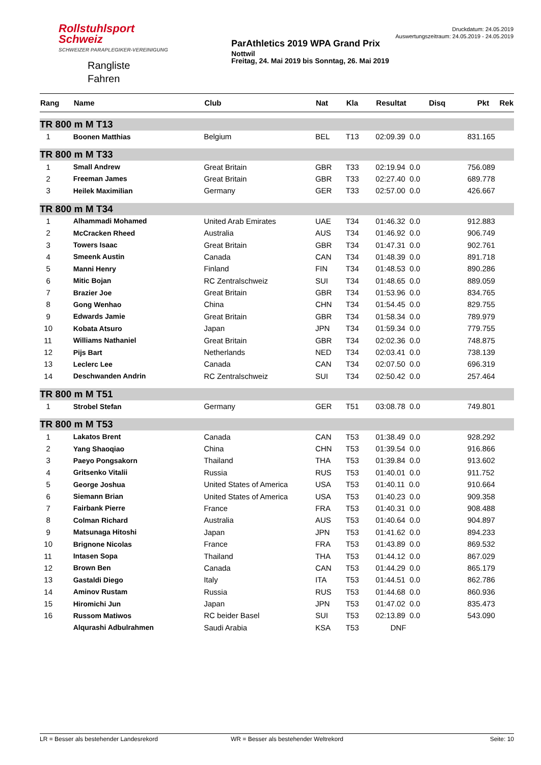Rollstuhlsport
Schweiz
SCHWEIZER PARAPLEGIKER-VEREINIGUNG
Rangliste
Fahren
ParAthletics 2019 WPA Grand Prix
Nottwil
Freitag, 24. Mai 2019 bis Sonntag, 26. Mai 2019
Druckdatum: 24.05.2019
Auswertungszeitraum: 24.05.2019 - 24.05.2019
| Rang | Name | Club | Nat | Kla | Resultat | Disq | Pkt | Rek |
| --- | --- | --- | --- | --- | --- | --- | --- | --- |
| TR 800 m M T13 | | | | | | | | |
| 1 | Boonen Matthias | Belgium | BEL | T13 | 02:09.39 0.0 | | 831.165 | |
| TR 800 m M T33 | | | | | | | | |
| 1 | Small Andrew | Great Britain | GBR | T33 | 02:19.94 0.0 | | 756.089 | |
| 2 | Freeman James | Great Britain | GBR | T33 | 02:27.40 0.0 | | 689.778 | |
| 3 | Heilek Maximilian | Germany | GER | T33 | 02:57.00 0.0 | | 426.667 | |
| TR 800 m M T34 | | | | | | | | |
| 1 | Alhammadi Mohamed | United Arab Emirates | UAE | T34 | 01:46.32 0.0 | | 912.883 | |
| 2 | McCracken Rheed | Australia | AUS | T34 | 01:46.92 0.0 | | 906.749 | |
| 3 | Towers Isaac | Great Britain | GBR | T34 | 01:47.31 0.0 | | 902.761 | |
| 4 | Smeenk Austin | Canada | CAN | T34 | 01:48.39 0.0 | | 891.718 | |
| 5 | Manni Henry | Finland | FIN | T34 | 01:48.53 0.0 | | 890.286 | |
| 6 | Mitic Bojan | RC Zentralschweiz | SUI | T34 | 01:48.65 0.0 | | 889.059 | |
| 7 | Brazier Joe | Great Britain | GBR | T34 | 01:53.96 0.0 | | 834.765 | |
| 8 | Gong Wenhao | China | CHN | T34 | 01:54.45 0.0 | | 829.755 | |
| 9 | Edwards Jamie | Great Britain | GBR | T34 | 01:58.34 0.0 | | 789.979 | |
| 10 | Kobata Atsuro | Japan | JPN | T34 | 01:59.34 0.0 | | 779.755 | |
| 11 | Williams Nathaniel | Great Britain | GBR | T34 | 02:02.36 0.0 | | 748.875 | |
| 12 | Pijs Bart | Netherlands | NED | T34 | 02:03.41 0.0 | | 738.139 | |
| 13 | Leclerc Lee | Canada | CAN | T34 | 02:07.50 0.0 | | 696.319 | |
| 14 | Deschwanden Andrin | RC Zentralschweiz | SUI | T34 | 02:50.42 0.0 | | 257.464 | |
| TR 800 m M T51 | | | | | | | | |
| 1 | Strobel Stefan | Germany | GER | T51 | 03:08.78 0.0 | | 749.801 | |
| TR 800 m M T53 | | | | | | | | |
| 1 | Lakatos Brent | Canada | CAN | T53 | 01:38.49 0.0 | | 928.292 | |
| 2 | Yang Shaoqiao | China | CHN | T53 | 01:39.54 0.0 | | 916.866 | |
| 3 | Paeyo Pongsakorn | Thailand | THA | T53 | 01:39.84 0.0 | | 913.602 | |
| 4 | Gritsenko Vitalii | Russia | RUS | T53 | 01:40.01 0.0 | | 911.752 | |
| 5 | George Joshua | United States of America | USA | T53 | 01:40.11 0.0 | | 910.664 | |
| 6 | Siemann Brian | United States of America | USA | T53 | 01:40.23 0.0 | | 909.358 | |
| 7 | Fairbank Pierre | France | FRA | T53 | 01:40.31 0.0 | | 908.488 | |
| 8 | Colman Richard | Australia | AUS | T53 | 01:40.64 0.0 | | 904.897 | |
| 9 | Matsunaga Hitoshi | Japan | JPN | T53 | 01:41.62 0.0 | | 894.233 | |
| 10 | Brignone Nicolas | France | FRA | T53 | 01:43.89 0.0 | | 869.532 | |
| 11 | Intasen Sopa | Thailand | THA | T53 | 01:44.12 0.0 | | 867.029 | |
| 12 | Brown Ben | Canada | CAN | T53 | 01:44.29 0.0 | | 865.179 | |
| 13 | Gastaldi Diego | Italy | ITA | T53 | 01:44.51 0.0 | | 862.786 | |
| 14 | Aminov Rustam | Russia | RUS | T53 | 01:44.68 0.0 | | 860.936 | |
| 15 | Hiromichi Jun | Japan | JPN | T53 | 01:47.02 0.0 | | 835.473 | |
| 16 | Russom Matiwos | RC beider Basel | SUI | T53 | 02:13.89 0.0 | | 543.090 | |
| | Alqurashi Adbulrahmen | Saudi Arabia | KSA | T53 | DNF | | | |
LR = Besser als bestehender Landesrekord WR = Besser als bestehender Weltrekord Seite: 10